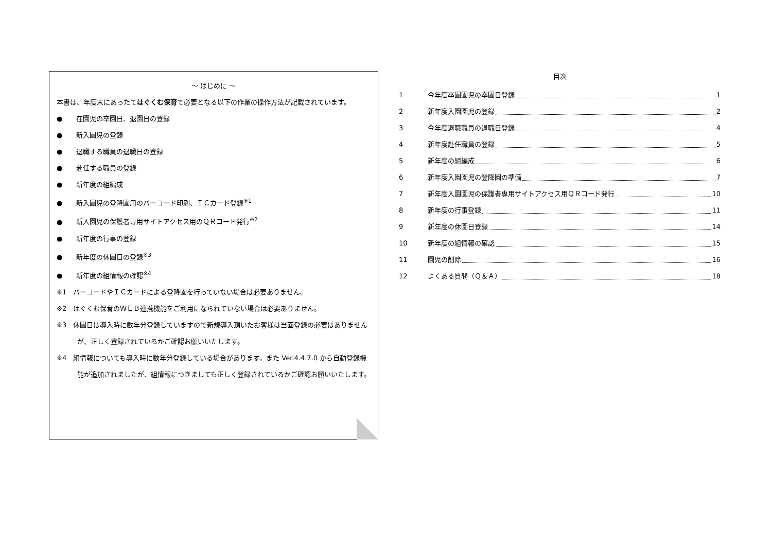～ はじめに ～
本書は、年度末にあったてはぐくむ保育で必要となる以下の作業の操作方法が記載されています。
● 在園児の卒園日、退園日の登録
● 新入園児の登録
● 退職する職員の退職日の登録
● 赴任する職員の登録
● 新年度の組編成
● 新入園児の登降園用のバーコード印刷、ＩＣカード登録<sup>※1</sup>
● 新入園児の保護者専用サイトアクセス用のＱＲコード発行<sup>※2</sup>
● 新年度の行事の登録
● 新年度の休園日の登録<sup>※3</sup>
● 新年度の組情報の確認<sup>※4</sup>
※1　バーコードやＩＣカードによる登降園を行っていない場合は必要ありません。
※2　はぐくむ保育のＷＥＢ連携機能をご利用になられていない場合は必要ありません。
※3　休園日は導入時に数年分登録していますので新規導入頂いたお客様は当面登録の必要はありませんが、正しく登録されているかご確認お願いいたします。
※4　組情報についても導入時に数年分登録している場合があります。また Ver.4.4.7.0 から自動登録機能が追加されましたが、組情報につきましても正しく登録されているかご確認お願いいたします。
目次
1 今年度卒園園児の卒園日登録 1
2 新年度入園園児の登録 2
3 今年度退職職員の退職日登録 4
4 新年度赴任職員の登録 5
5 新年度の組編成 6
6 新年度入園園児の登降園の準備 7
7 新年度入園園児の保護者専用サイトアクセス用ＱＲコード発行 10
8 新年度の行事登録 11
9 新年度の休園日登録 14
10 新年度の組情報の確認 15
11 園児の削除 16
12 よくある質問（Ｑ＆Ａ） 18